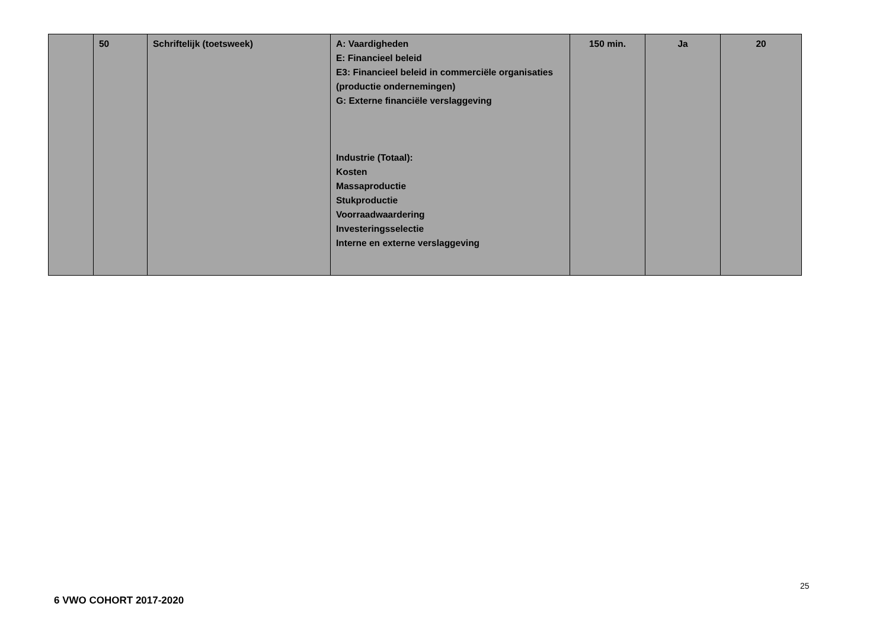| | 50 | Schriftelijk (toetsweek) | A: Vaardigheden E: Financieel beleid E3: Financieel beleid in commerciële organisaties (productie ondernemingen) G: Externe financiële verslaggeving Industrie (Totaal): Kosten Massaproductie Stukproductie Voorraadwaardering Investeringsselectie Interne en externe verslaggeving | 150 min. | Ja | 20 |
25
6 VWO COHORT 2017-2020